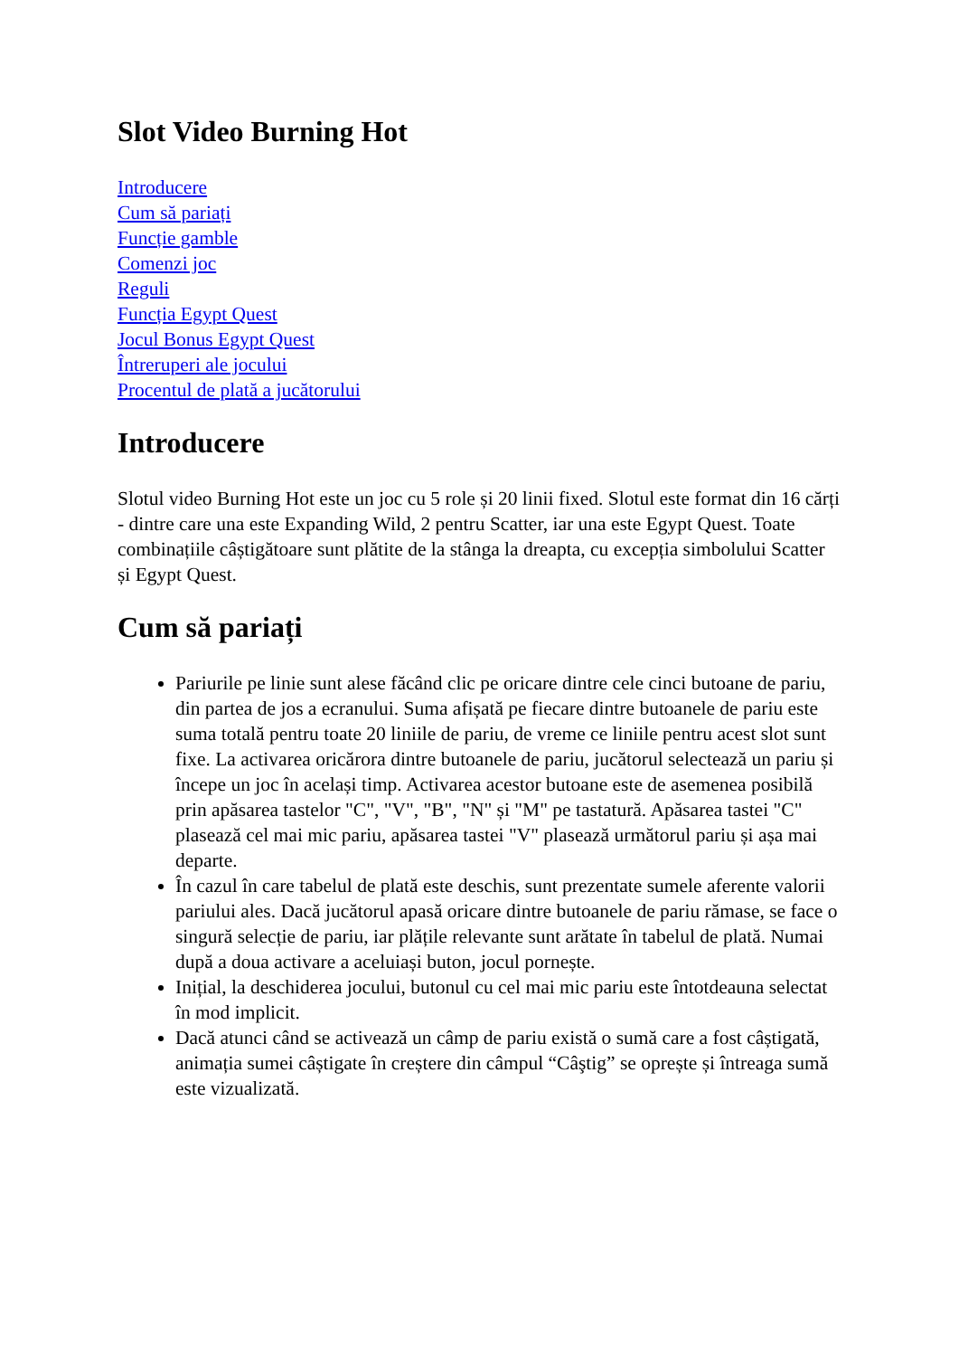Slot Video Burning Hot
Introducere
Cum să pariați
Funcție gamble
Comenzi joc
Reguli
Funcția Egypt Quest
Jocul Bonus Egypt Quest
Întreruperi ale jocului
Procentul de plată a jucătorului
Introducere
Slotul video Burning Hot este un joc cu 5 role și 20 linii fixed. Slotul este format din 16 cărți - dintre care una este Expanding Wild, 2 pentru Scatter, iar una este Egypt Quest. Toate combinațiile câștigătoare sunt plătite de la stânga la dreapta, cu excepția simbolului Scatter și Egypt Quest.
Cum să pariați
Pariurile pe linie sunt alese făcând clic pe oricare dintre cele cinci butoane de pariu, din partea de jos a ecranului. Suma afișată pe fiecare dintre butoanele de pariu este suma totală pentru toate 20 liniile de pariu, de vreme ce liniile pentru acest slot sunt fixe. La activarea oricărora dintre butoanele de pariu, jucătorul selectează un pariu și începe un joc în același timp. Activarea acestor butoane este de asemenea posibilă prin apăsarea tastelor "C", "V", "B", "N" și "M" pe tastatură. Apăsarea tastei "C" plasează cel mai mic pariu, apăsarea tastei "V" plasează următorul pariu și așa mai departe.
În cazul în care tabelul de plată este deschis, sunt prezentate sumele aferente valorii pariului ales. Dacă jucătorul apasă oricare dintre butoanele de pariu rămase, se face o singură selecție de pariu, iar plățile relevante sunt arătate în tabelul de plată. Numai după a doua activare a aceluiași buton, jocul pornește.
Inițial, la deschiderea jocului, butonul cu cel mai mic pariu este întotdeauna selectat în mod implicit.
Dacă atunci când se activează un câmp de pariu există o sumă care a fost câștigată, animația sumei câștigate în creștere din câmpul “Câştig” se oprește și întreaga sumă este vizualizată.